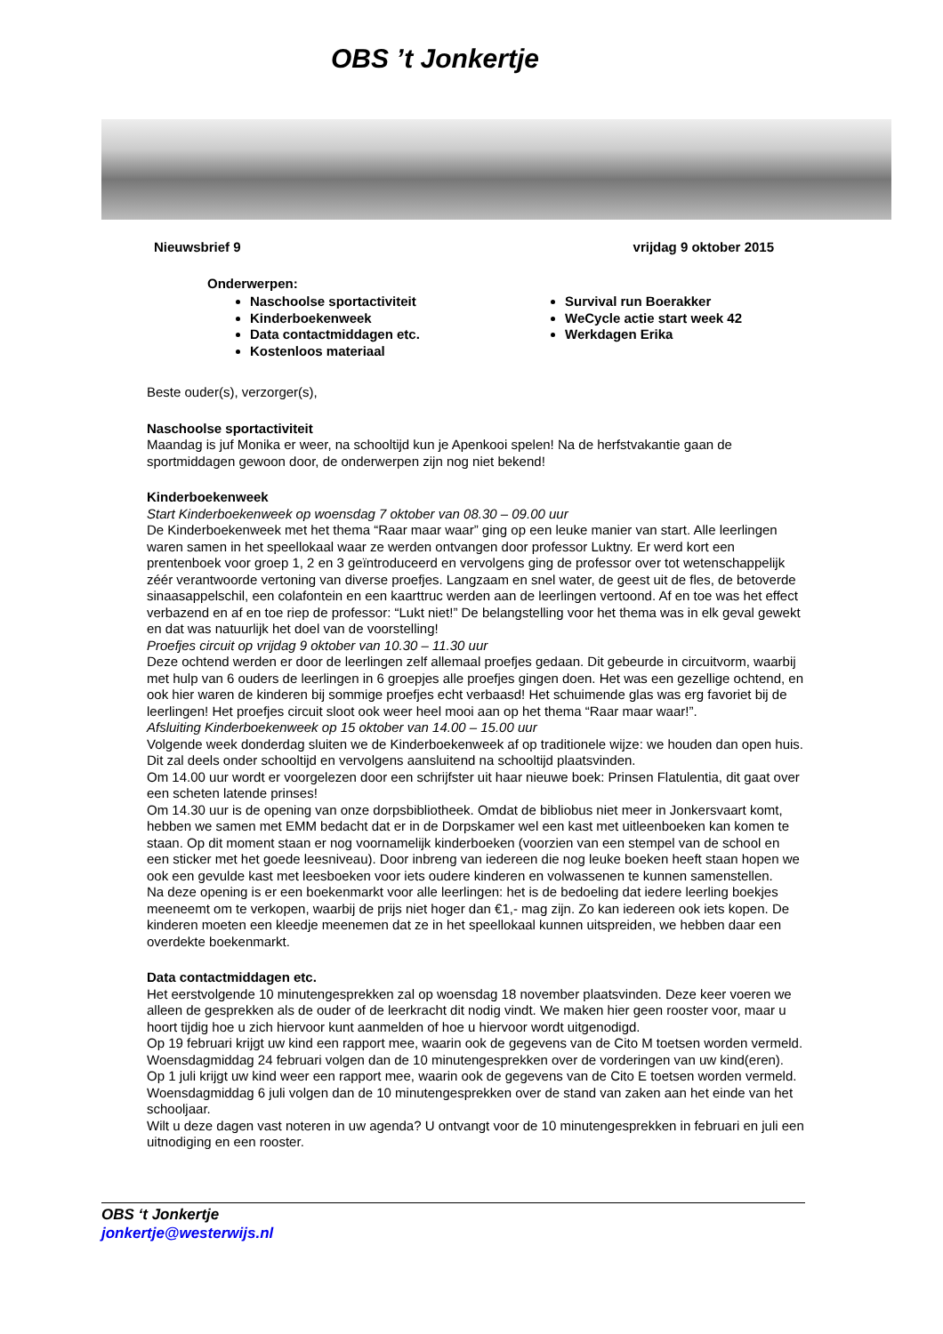OBS ’t Jonkertje
Nieuwsbrief 9 vrijdag 9 oktober 2015
Onderwerpen:
Naschoolse sportactiviteit
Kinderboekenweek
Data contactmiddagen etc.
Kostenloos materiaal
Survival run Boerakker
WeCycle actie start week 42
Werkdagen Erika
Beste ouder(s), verzorger(s),
Naschoolse sportactiviteit
Maandag is juf Monika er weer, na schooltijd kun je Apenkooi spelen! Na de herfstvakantie gaan de sportmiddagen gewoon door, de onderwerpen zijn nog niet bekend!
Kinderboekenweek
Start Kinderboekenweek op woensdag 7 oktober van 08.30 – 09.00 uur
De Kinderboekenweek met het thema “Raar maar waar” ging op een leuke manier van start. Alle leerlingen waren samen in het speellokaal waar ze werden ontvangen door professor Luktny. Er werd kort een prentenboek voor groep 1, 2 en 3 geïntroduceerd en vervolgens ging de professor over tot wetenschappelijk zéér verantwoorde vertoning van diverse proefjes. Langzaam en snel water, de geest uit de fles, de betoverde sinaasappelschil, een colafontein en een kaarttruc werden aan de leerlingen vertoond. Af en toe was het effect verbazend en af en toe riep de professor: “Lukt niet!” De belangstelling voor het thema was in elk geval gewekt en dat was natuurlijk het doel van de voorstelling!
Proefjes circuit op vrijdag 9 oktober van 10.30 – 11.30 uur
Deze ochtend werden er door de leerlingen zelf allemaal proefjes gedaan. Dit gebeurde in circuitvorm, waarbij met hulp van 6 ouders de leerlingen in 6 groepjes alle proefjes gingen doen. Het was een gezellige ochtend, en ook hier waren de kinderen bij sommige proefjes echt verbaasd! Het schuimende glas was erg favoriet bij de leerlingen! Het proefjes circuit sloot ook weer heel mooi aan op het thema “Raar maar waar!”.
Afsluiting Kinderboekenweek op 15 oktober van 14.00 – 15.00 uur
Volgende week donderdag sluiten we de Kinderboekenweek af op traditionele wijze: we houden dan open huis. Dit zal deels onder schooltijd en vervolgens aansluitend na schooltijd plaatsvinden.
Om 14.00 uur wordt er voorgelezen door een schrijfster uit haar nieuwe boek: Prinsen Flatulentia, dit gaat over een scheten latende prinses!
Om 14.30 uur is de opening van onze dorpsbibliotheek. Omdat de bibliobus niet meer in Jonkersvaart komt, hebben we samen met EMM bedacht dat er in de Dorpskamer wel een kast met uitleenboeken kan komen te staan. Op dit moment staan er nog voornamelijk kinderboeken (voorzien van een stempel van de school en een sticker met het goede leesniveau). Door inbreng van iedereen die nog leuke boeken heeft staan hopen we ook een gevulde kast met leesboeken voor iets oudere kinderen en volwassenen te kunnen samenstellen.
Na deze opening is er een boekenmarkt voor alle leerlingen: het is de bedoeling dat iedere leerling boekjes meeneemt om te verkopen, waarbij de prijs niet hoger dan €1,- mag zijn. Zo kan iedereen ook iets kopen. De kinderen moeten een kleedje meenemen dat ze in het speellokaal kunnen uitspreiden, we hebben daar een overdekte boekenmarkt.
Data contactmiddagen etc.
Het eerstvolgende 10 minutengesprekken zal op woensdag 18 november plaatsvinden. Deze keer voeren we alleen de gesprekken als de ouder of de leerkracht dit nodig vindt. We maken hier geen rooster voor, maar u hoort tijdig hoe u zich hiervoor kunt aanmelden of hoe u hiervoor wordt uitgenodigd.
Op 19 februari krijgt uw kind een rapport mee, waarin ook de gegevens van de Cito M toetsen worden vermeld. Woensdagmiddag 24 februari volgen dan de 10 minutengesprekken over de vorderingen van uw kind(eren).
Op 1 juli krijgt uw kind weer een rapport mee, waarin ook de gegevens van de Cito E toetsen worden vermeld. Woensdagmiddag 6 juli volgen dan de 10 minutengesprekken over de stand van zaken aan het einde van het schooljaar.
Wilt u deze dagen vast noteren in uw agenda? U ontvangt voor de 10 minutengesprekken in februari en juli een uitnodiging en een rooster.
OBS ‘t Jonkertje
jonkertje@westerwijs.nl